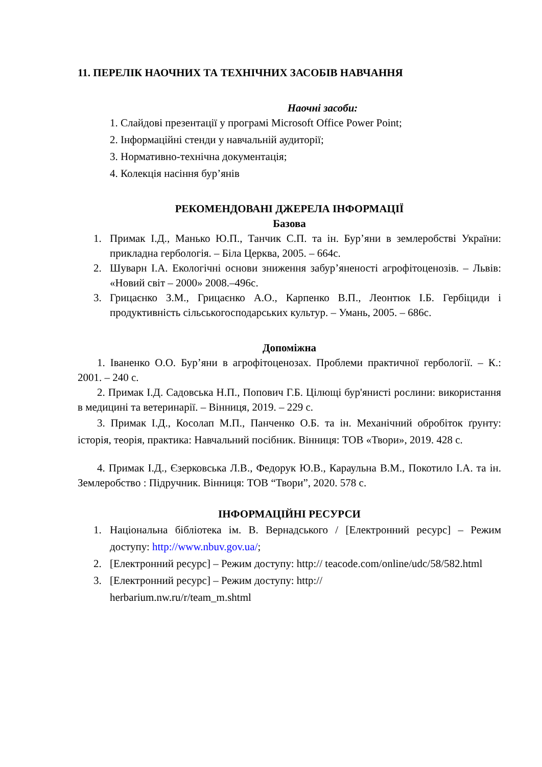11. ПЕРЕЛІК НАОЧНИХ ТА ТЕХНІЧНИХ ЗАСОБІВ НАВЧАННЯ
Наочні засоби:
1. Слайдові презентації у програмі Microsoft Office Power Point;
2. Інформаційні стенди у навчальній аудиторії;
3. Нормативно-технічна документація;
4. Колекція насіння бур’янів
РЕКОМЕНДОВАНІ ДЖЕРЕЛА ІНФОРМАЦІЇ
Базова
1. Примак І.Д., Манько Ю.П., Танчик С.П. та ін. Бур’яни в землеробстві України: прикладна гербологія. – Біла Церква, 2005. – 664с.
2. Шуварн І.А. Екологічні основи зниження забур’яненості агрофітоценозів. – Львів: «Новий світ – 2000» 2008.–496с.
3. Грицаєнко З.М., Грицаєнко А.О., Карпенко В.П., Леонтюк І.Б. Гербіциди і продуктивність сільськогосподарських культур. – Умань, 2005. – 686с.
Допоміжна
1. Іваненко О.О. Бур’яни в агрофітоценозах. Проблеми практичної гербології. – К.: 2001. – 240 с.
2. Примак І.Д. Садовська Н.П., Попович Г.Б. Цілющі бур'янисті рослини: використання в медицині та ветеринарії. – Вінниця, 2019. – 229 с.
3. Примак І.Д., Косолап М.П., Панченко О.Б. та ін. Механічний обробіток ґрунту: історія, теорія, практика: Навчальний посібник. Вінниця: ТОВ «Твори», 2019. 428 с.
4. Примак І.Д., Єзерковська Л.В., Федорук Ю.В., Караульна В.М., Покотило І.А. та ін. Землеробство : Підручник. Вінниця: ТОВ “Твори”, 2020. 578 с.
ІНФОРМАЦІЙНІ РЕСУРСИ
1. Національна бібліотека ім. В. Вернадського / [Електронний ресурс] – Режим доступу: http://www.nbuv.gov.ua/;
2. [Електронний ресурс] – Режим доступу: http:// teacode.com/online/udc/58/582.html
3. [Електронний ресурс] – Режим доступу: http://
herbarium.nw.ru/r/team_m.shtml